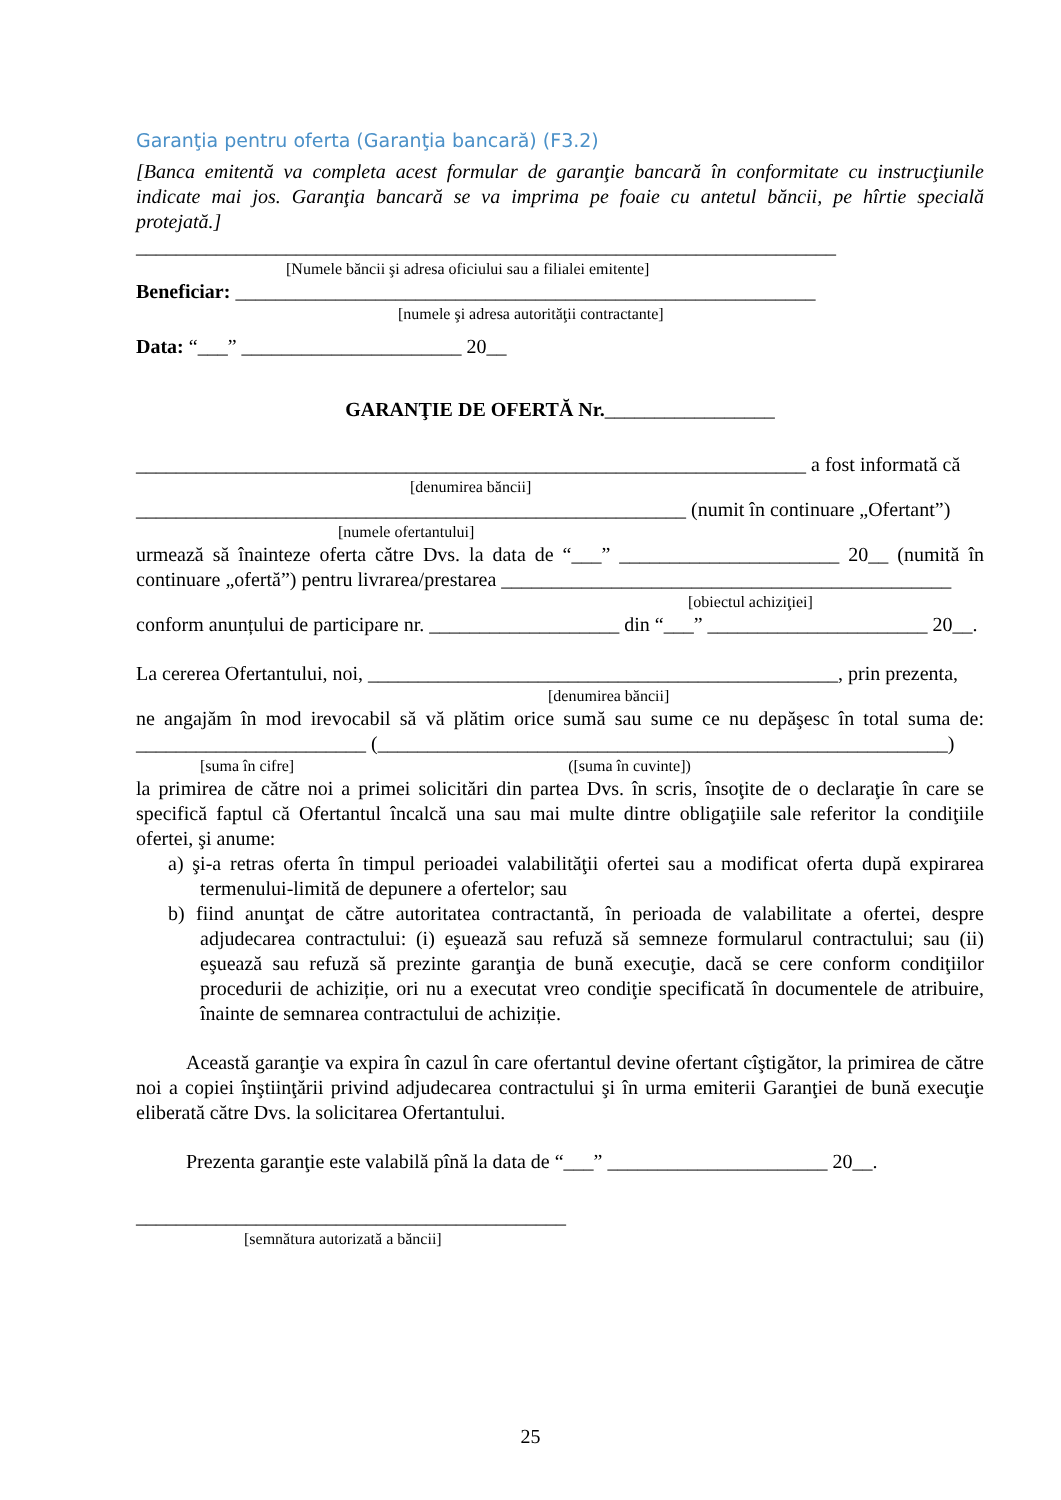Garanţia pentru oferta (Garanţia bancară) (F3.2)
[Banca emitentă va completa acest formular de garanţie bancară în conformitate cu instrucţiunile indicate mai jos. Garanţia bancară se va imprima pe foaie cu antetul băncii, pe hîrtie specială protejată.]
______________________________________________________________________
[Numele băncii şi adresa oficiului sau a filialei emitente]
Beneficiar: __________________________________________________________
[numele şi adresa autorităţii contractante]
Data: “___” ______________________ 20__
GARANŢIE DE OFERTĂ Nr._________________
___________________________________________________________________ a fost informată că
[denumirea băncii]
_______________________________________________________ (numit în continuare „Ofertant”)
[numele ofertantului]
urmează să înainteze oferta către Dvs. la data de “___” ______________________ 20__ (numită în continuare „ofertă”) pentru livrarea/prestarea _____________________________________________
[obiectul achiziţiei]
conform anunțului de participare nr. ___________________ din “___” ______________________ 20__.
La cererea Ofertantului, noi, _______________________________________________, prin prezenta,
[denumirea băncii]
ne angajăm în mod irevocabil să vă plătim orice sumă sau sume ce nu depăşesc în total suma de: _______________________ (_________________________________________________________)
[suma în cifre] ([suma în cuvinte])
la primirea de către noi a primei solicitări din partea Dvs. în scris, însoţite de o declaraţie în care se specifică faptul că Ofertantul încalcă una sau mai multe dintre obligaţiile sale referitor la condiţiile ofertei, şi anume:
a) şi-a retras oferta în timpul perioadei valabilităţii ofertei sau a modificat oferta după expirarea termenului-limită de depunere a ofertelor; sau
b) fiind anunţat de către autoritatea contractantă, în perioada de valabilitate a ofertei, despre adjudecarea contractului: (i) eşuează sau refuză să semneze formularul contractului; sau (ii) eşuează sau refuză să prezinte garanţia de bună execuţie, dacă se cere conform condiţiilor procedurii de achiziție, ori nu a executat vreo condiţie specificată în documentele de atribuire, înainte de semnarea contractului de achiziție.
Această garanţie va expira în cazul în care ofertantul devine ofertant cîştigător, la primirea de către noi a copiei înştiinţării privind adjudecarea contractului şi în urma emiterii Garanţiei de bună execuţie eliberată către Dvs. la solicitarea Ofertantului.
Prezenta garanţie este valabilă pînă la data de “___” ______________________ 20__.
___________________________________________
[semnătura autorizată a băncii]
25